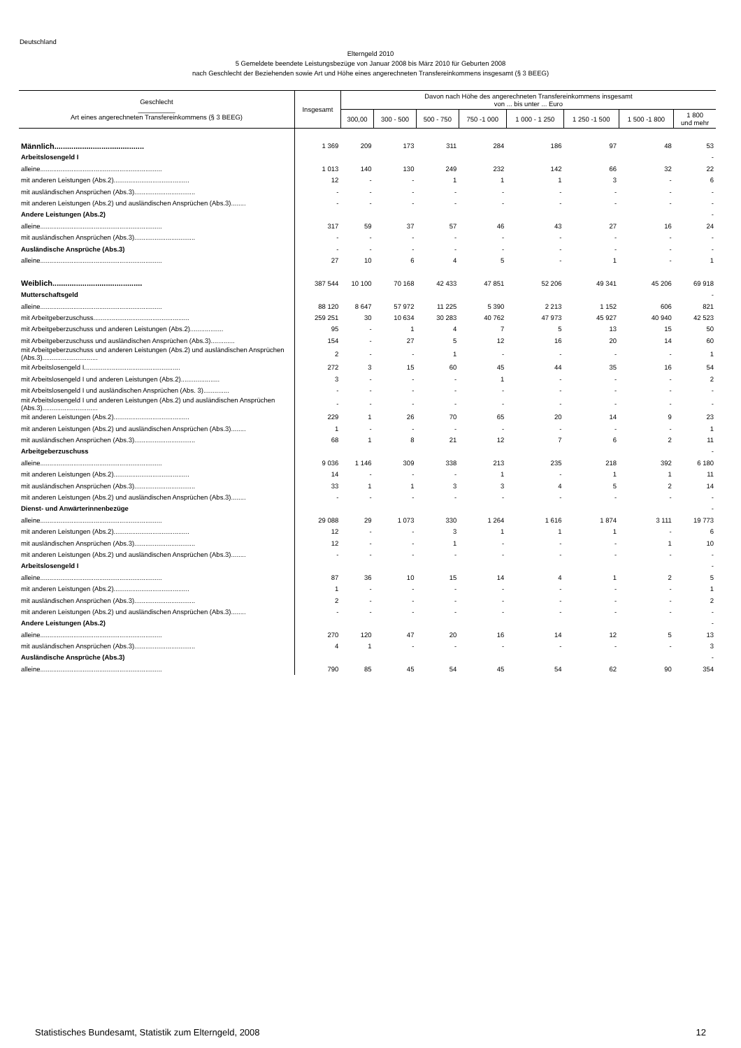Deutschland
Elterngeld 2010
5 Gemeldete beendete Leistungsbezüge von Januar 2008 bis März 2010 für Geburten 2008
nach Geschlecht der Beziehenden sowie Art und Höhe eines angerechneten Transfereinkommens insgesamt (§ 3 BEEG)
| Geschlecht __________ Art eines angerechneten Transfereinkommens (§ 3 BEEG) | Insgesamt | Davon nach Höhe des angerechneten Transfereinkommens insgesamt von ... bis unter ... Euro | | | | | | | |
| --- | --- | --- | --- | --- | --- | --- | --- | --- | --- |
| | | 300,00 | 300 - 500 | 500 - 750 | 750 -1 000 | 1 000 - 1 250 | 1 250 -1 500 | 1 500 -1 800 | 1 800 und mehr |
| Männlich.......................................... | 1 369 | 209 | 173 | 311 | 284 | 186 | 97 | 48 | 53 |
| Arbeitslosengeld I | | | | | | | | | - |
| alleine.................................................................. | 1 013 | 140 | 130 | 249 | 232 | 142 | 66 | 32 | 22 |
| mit anderen Leistungen (Abs.2)......................................... | 12 | - | - | 1 | 1 | 1 | 3 | - | 6 |
| mit ausländischen Ansprüchen (Abs.3)................................. | - | - | - | - | - | - | - | - | - |
| mit anderen Leistungen (Abs.2) und ausländischen Ansprüchen (Abs.3)........ | - | - | - | - | - | - | - | - | - |
| Andere Leistungen (Abs.2) | | | | | | | | | - |
| alleine.................................................................. | 317 | 59 | 37 | 57 | 46 | 43 | 27 | 16 | 24 |
| mit ausländischen Ansprüchen (Abs.3)................................. | - | - | - | - | - | - | - | - | - |
| Ausländische Ansprüche (Abs.3) | - | - | - | - | - | - | - | - | - |
| alleine.................................................................. | 27 | 10 | 6 | 4 | 5 | - | 1 | - | 1 |
| Weiblich.......................................... | 387 544 | 10 100 | 70 168 | 42 433 | 47 851 | 52 206 | 49 341 | 45 206 | 69 918 |
| Mutterschaftsgeld | | | | | | | | | - |
| alleine.................................................................. | 88 120 | 8 647 | 57 972 | 11 225 | 5 390 | 2 213 | 1 152 | 606 | 821 |
| mit Arbeitgeberzuschuss.................................................... | 259 251 | 30 | 10 634 | 30 283 | 40 762 | 47 973 | 45 927 | 40 940 | 42 523 |
| mit Arbeitgeberzuschuss und anderen Leistungen (Abs.2).................. | 95 | - | 1 | 4 | 7 | 5 | 13 | 15 | 50 |
| mit Arbeitgeberzuschuss und ausländischen Ansprüchen (Abs.3)............. | 154 | - | 27 | 5 | 12 | 16 | 20 | 14 | 60 |
| mit Arbeitgeberzuschuss und anderen Leistungen (Abs.2) und ausländischen Ansprüchen (Abs.3).............................. | 2 | - | - | 1 | - | - | - | - | 1 |
| mit Arbeitslosengeld I.................................................... | 272 | 3 | 15 | 60 | 45 | 44 | 35 | 16 | 54 |
| mit Arbeitslosengeld I und anderen Leistungen (Abs.2)..................... | 3 | - | - | - | 1 | - | - | - | 2 |
| mit Arbeitslosengeld I und ausländischen Ansprüchen (Abs. 3).............. | - | - | - | - | - | - | - | - | - |
| mit Arbeitslosengeld I und anderen Leistungen (Abs.2) und ausländischen Ansprüchen (Abs.3).............................. | - | - | - | - | - | - | - | - | - |
| mit anderen Leistungen (Abs.2)......................................... | 229 | 1 | 26 | 70 | 65 | 20 | 14 | 9 | 23 |
| mit anderen Leistungen (Abs.2) und ausländischen Ansprüchen (Abs.3)........ | 1 | - | - | - | - | - | - | - | 1 |
| mit ausländischen Ansprüchen (Abs.3)................................. | 68 | 1 | 8 | 21 | 12 | 7 | 6 | 2 | 11 |
| Arbeitgeberzuschuss | | | | | | | | | - |
| alleine.................................................................. | 9 036 | 1 146 | 309 | 338 | 213 | 235 | 218 | 392 | 6 180 |
| mit anderen Leistungen (Abs.2)......................................... | 14 | - | - | - | 1 | - | 1 | 1 | 11 |
| mit ausländischen Ansprüchen (Abs.3)................................. | 33 | 1 | 1 | 3 | 3 | 4 | 5 | 2 | 14 |
| mit anderen Leistungen (Abs.2) und ausländischen Ansprüchen (Abs.3)........ | - | - | - | - | - | - | - | - | - |
| Dienst- und Anwärterinnenbezüge | | | | | | | | | - |
| alleine.................................................................. | 29 088 | 29 | 1 073 | 330 | 1 264 | 1 616 | 1 874 | 3 111 | 19 773 |
| mit anderen Leistungen (Abs.2)......................................... | 12 | - | - | 3 | 1 | 1 | 1 | - | 6 |
| mit ausländischen Ansprüchen (Abs.3)................................. | 12 | - | - | 1 | - | - | - | 1 | 10 |
| mit anderen Leistungen (Abs.2) und ausländischen Ansprüchen (Abs.3)........ | - | - | - | - | - | - | - | - | - |
| Arbeitslosengeld I | | | | | | | | | - |
| alleine.................................................................. | 87 | 36 | 10 | 15 | 14 | 4 | 1 | 2 | 5 |
| mit anderen Leistungen (Abs.2)......................................... | 1 | - | - | - | - | - | - | - | 1 |
| mit ausländischen Ansprüchen (Abs.3)................................. | 2 | - | - | - | - | - | - | - | 2 |
| mit anderen Leistungen (Abs.2) und ausländischen Ansprüchen (Abs.3)........ | - | - | - | - | - | - | - | - | - |
| Andere Leistungen (Abs.2) | | | | | | | | | - |
| alleine.................................................................. | 270 | 120 | 47 | 20 | 16 | 14 | 12 | 5 | 13 |
| mit ausländischen Ansprüchen (Abs.3)................................. | 4 | 1 | - | - | - | - | - | - | 3 |
| Ausländische Ansprüche (Abs.3) | | | | | | | | | - |
| alleine.................................................................. | 790 | 85 | 45 | 54 | 45 | 54 | 62 | 90 | 354 |
Statistisches Bundesamt, Statistik zum Elterngeld, 2008 12